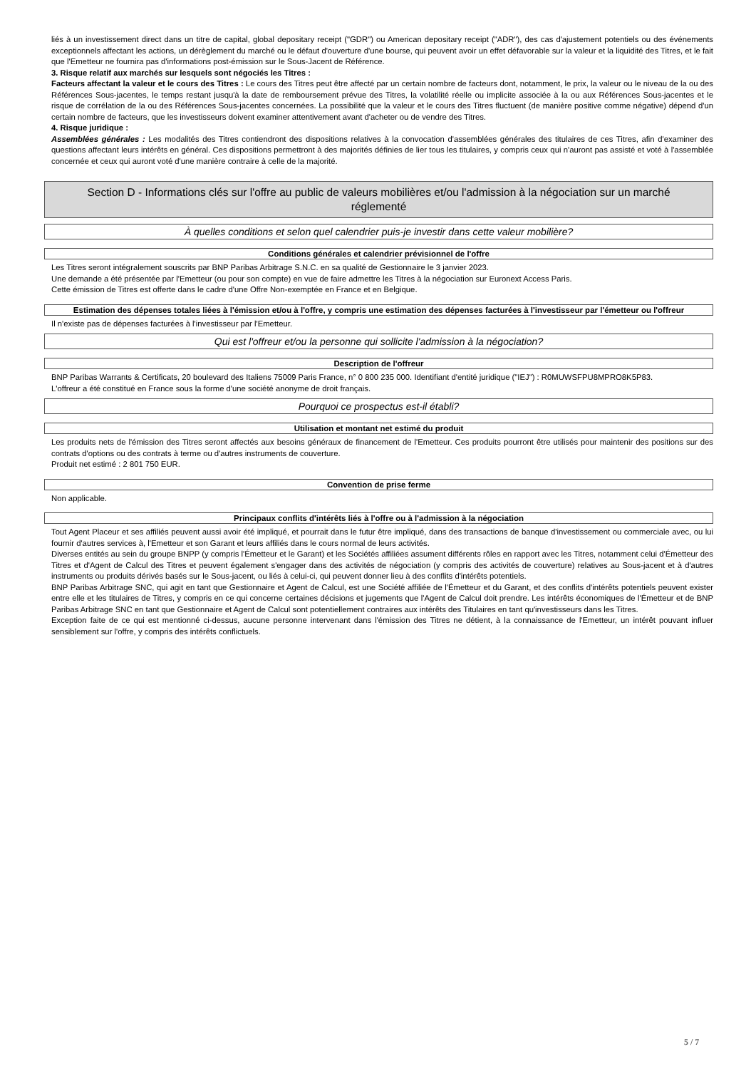liés à un investissement direct dans un titre de capital, global depositary receipt ("GDR") ou American depositary receipt ("ADR"), des cas d'ajustement potentiels ou des événements exceptionnels affectant les actions, un dérèglement du marché ou le défaut d'ouverture d'une bourse, qui peuvent avoir un effet défavorable sur la valeur et la liquidité des Titres, et le fait que l'Emetteur ne fournira pas d'informations post-émission sur le Sous-Jacent de Référence.
3. Risque relatif aux marchés sur lesquels sont négociés les Titres :
Facteurs affectant la valeur et le cours des Titres : Le cours des Titres peut être affecté par un certain nombre de facteurs dont, notamment, le prix, la valeur ou le niveau de la ou des Références Sous-jacentes, le temps restant jusqu'à la date de remboursement prévue des Titres, la volatilité réelle ou implicite associée à la ou aux Références Sous-jacentes et le risque de corrélation de la ou des Références Sous-jacentes concernées. La possibilité que la valeur et le cours des Titres fluctuent (de manière positive comme négative) dépend d'un certain nombre de facteurs, que les investisseurs doivent examiner attentivement avant d'acheter ou de vendre des Titres.
4. Risque juridique :
Assemblées générales : Les modalités des Titres contiendront des dispositions relatives à la convocation d'assemblées générales des titulaires de ces Titres, afin d'examiner des questions affectant leurs intérêts en général. Ces dispositions permettront à des majorités définies de lier tous les titulaires, y compris ceux qui n'auront pas assisté et voté à l'assemblée concernée et ceux qui auront voté d'une manière contraire à celle de la majorité.
Section D - Informations clés sur l'offre au public de valeurs mobilières et/ou l'admission à la négociation sur un marché réglementé
À quelles conditions et selon quel calendrier puis-je investir dans cette valeur mobilière?
Conditions générales et calendrier prévisionnel de l'offre
Les Titres seront intégralement souscrits par BNP Paribas Arbitrage S.N.C. en sa qualité de Gestionnaire le 3 janvier 2023.
Une demande a été présentée par l'Emetteur (ou pour son compte) en vue de faire admettre les Titres à la négociation sur Euronext Access Paris.
Cette émission de Titres est offerte dans le cadre d'une Offre Non-exemptée en France et en Belgique.
Estimation des dépenses totales liées à l'émission et/ou à l'offre, y compris une estimation des dépenses facturées à l'investisseur par l'émetteur ou l'offreur
Il n'existe pas de dépenses facturées à l'investisseur par l'Emetteur.
Qui est l'offreur et/ou la personne qui sollicite l'admission à la négociation?
Description de l'offreur
BNP Paribas Warrants & Certificats, 20 boulevard des Italiens 75009 Paris France, n° 0 800 235 000. Identifiant d'entité juridique ("IEJ") : R0MUWSFPU8MPRO8K5P83.
L'offreur a été constitué en France sous la forme d'une société anonyme de droit français.
Pourquoi ce prospectus est-il établi?
Utilisation et montant net estimé du produit
Les produits nets de l'émission des Titres seront affectés aux besoins généraux de financement de l'Emetteur. Ces produits pourront être utilisés pour maintenir des positions sur des contrats d'options ou des contrats à terme ou d'autres instruments de couverture.
Produit net estimé : 2 801 750 EUR.
Convention de prise ferme
Non applicable.
Principaux conflits d'intérêts liés à l'offre ou à l'admission à la négociation
Tout Agent Placeur et ses affiliés peuvent aussi avoir été impliqué, et pourrait dans le futur être impliqué, dans des transactions de banque d'investissement ou commerciale avec, ou lui fournir d'autres services à, l'Emetteur et son Garant et leurs affiliés dans le cours normal de leurs activités.
Diverses entités au sein du groupe BNPP (y compris l'Émetteur et le Garant) et les Sociétés affiliées assument différents rôles en rapport avec les Titres, notamment celui d'Émetteur des Titres et d'Agent de Calcul des Titres et peuvent également s'engager dans des activités de négociation (y compris des activités de couverture) relatives au Sous-jacent et à d'autres instruments ou produits dérivés basés sur le Sous-jacent, ou liés à celui-ci, qui peuvent donner lieu à des conflits d'intérêts potentiels.
BNP Paribas Arbitrage SNC, qui agit en tant que Gestionnaire et Agent de Calcul, est une Société affiliée de l'Émetteur et du Garant, et des conflits d'intérêts potentiels peuvent exister entre elle et les titulaires de Titres, y compris en ce qui concerne certaines décisions et jugements que l'Agent de Calcul doit prendre. Les intérêts économiques de l'Émetteur et de BNP Paribas Arbitrage SNC en tant que Gestionnaire et Agent de Calcul sont potentiellement contraires aux intérêts des Titulaires en tant qu'investisseurs dans les Titres.
Exception faite de ce qui est mentionné ci-dessus, aucune personne intervenant dans l'émission des Titres ne détient, à la connaissance de l'Emetteur, un intérêt pouvant influer sensiblement sur l'offre, y compris des intérêts conflictuels.
5 / 7